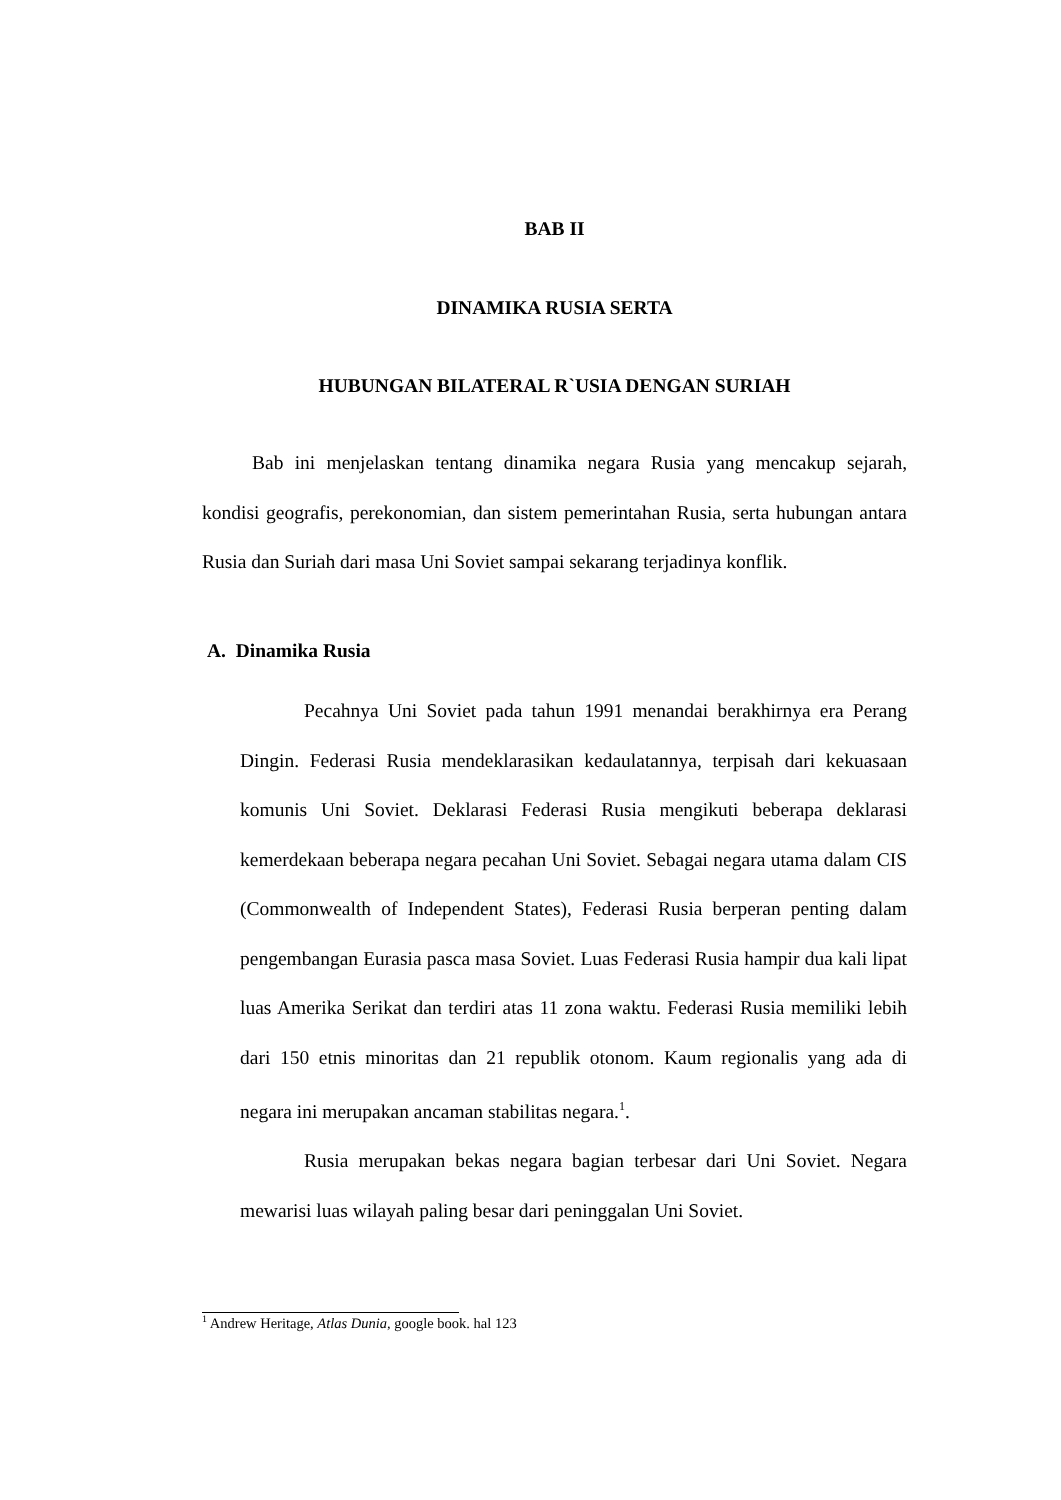BAB II
DINAMIKA RUSIA SERTA
HUBUNGAN BILATERAL R`USIA DENGAN SURIAH
Bab ini menjelaskan tentang dinamika negara Rusia yang mencakup sejarah, kondisi geografis, perekonomian, dan sistem pemerintahan Rusia, serta hubungan antara Rusia dan Suriah dari masa Uni Soviet sampai sekarang terjadinya konflik.
A. Dinamika Rusia
Pecahnya Uni Soviet pada tahun 1991 menandai berakhirnya era Perang Dingin. Federasi Rusia mendeklarasikan kedaulatannya, terpisah dari kekuasaan komunis Uni Soviet. Deklarasi Federasi Rusia mengikuti beberapa deklarasi kemerdekaan beberapa negara pecahan Uni Soviet. Sebagai negara utama dalam CIS (Commonwealth of Independent States), Federasi Rusia berperan penting dalam pengembangan Eurasia pasca masa Soviet. Luas Federasi Rusia hampir dua kali lipat luas Amerika Serikat dan terdiri atas 11 zona waktu. Federasi Rusia memiliki lebih dari 150 etnis minoritas dan 21 republik otonom. Kaum regionalis yang ada di negara ini merupakan ancaman stabilitas negara.<sup>1</sup>.
Rusia merupakan bekas negara bagian terbesar dari Uni Soviet. Negara mewarisi luas wilayah paling besar dari peninggalan Uni Soviet.
<sup>1</sup> Andrew Heritage, Atlas Dunia, google book. hal 123